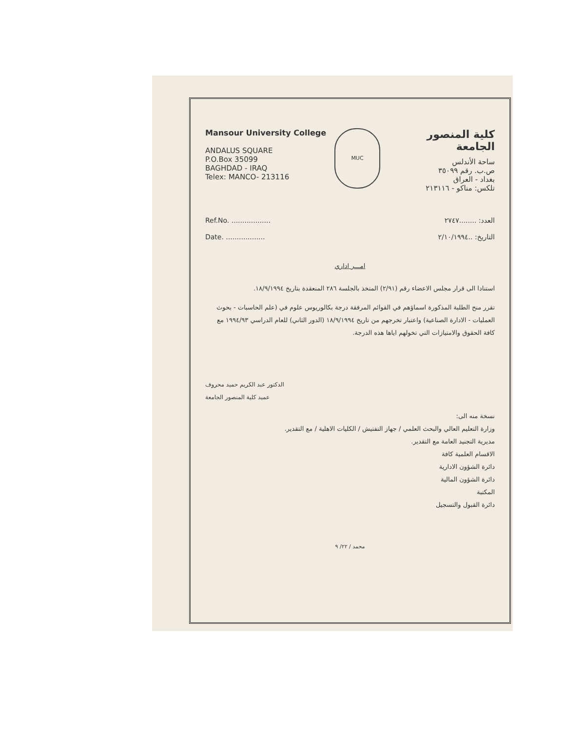Mansour University College
ANDALUS SQUARE
P.O.Box 35099
BAGHDAD - IRAQ
Telex: MANCO- 213116
MUC
كلية المنصور الجامعة
ساحة الأندلس
ص.ب. رقم ٣٥٠٩٩
بغداد - العراق
تلكس: مناكو - ٢١٣١١٦
Ref.No. ..................
Date. ..................
العدد: ........٢٧٤٧
التاريخ: ..٢/١٠/١٩٩٤
امـــر اداري
استنادا الى قرار مجلس الاعضاء رقم (٢/٩١) المتخذ بالجلسة ٢٨٦ المنعقدة بتاريخ ١٨/٩/١٩٩٤.
تقرر منح الطلبة المذكورة اسماؤهم في القوائم المرفقة درجة بكالوريوس علوم في (علم الحاسبات - بحوث العمليات - الادارة الصناعية) واعتبار تخرجهم من تاريخ ١٨/٩/١٩٩٤ (الدور الثاني) للعام الدراسي ١٩٩٤/٩٣ مع كافة الحقوق والامتيازات التي تخولهم اياها هذه الدرجة.
الدكتور عبد الكريم حميد محروف
عميد كلية المنصور الجامعة
نسخة منه الى:
وزارة التعليم العالي والبحث العلمي / جهاز التفتيش / الكليات الاهلية / مع التقدير.
مديرية التجنيد العامة مع التقدير.
الاقسام العلمية كافة
دائرة الشؤون الادارية
دائرة الشؤون المالية
المكتبة
دائرة القبول والتسجيل
محمد / ٢٢/ ٩